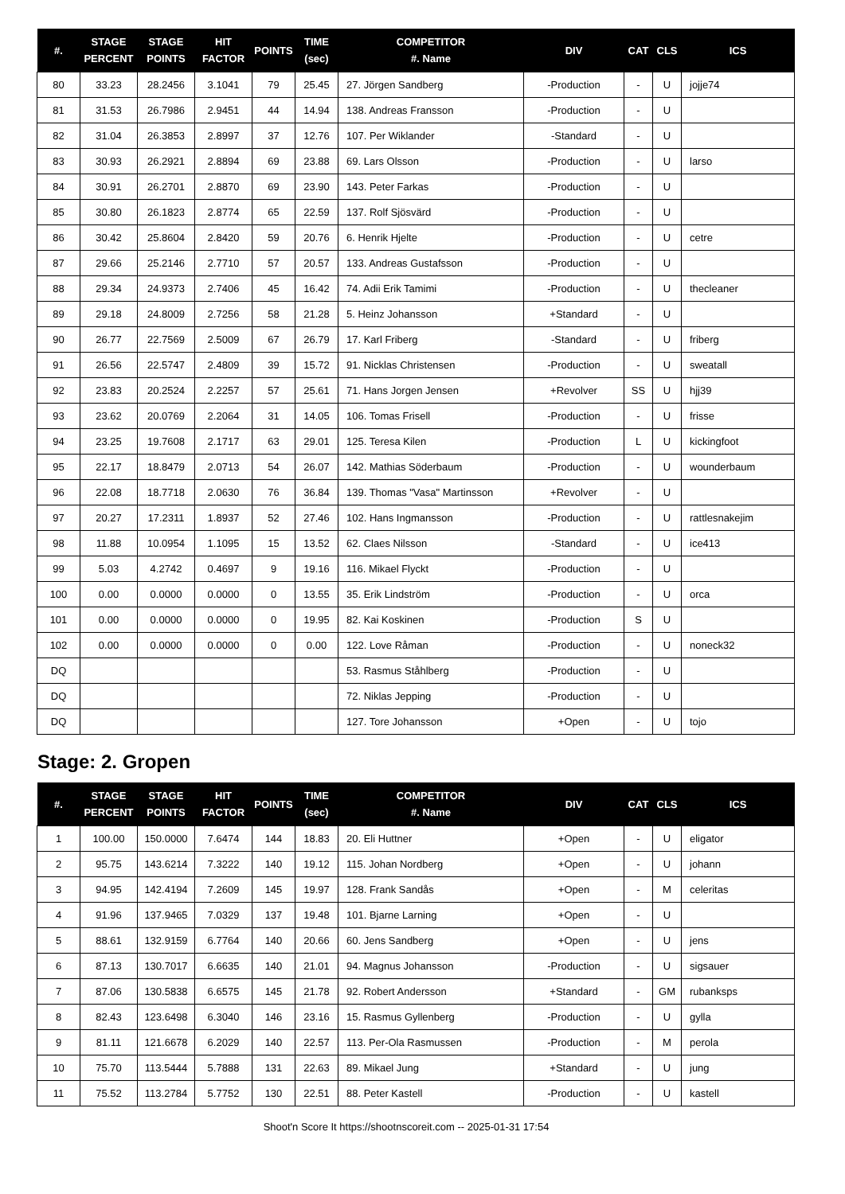| #. | STAGE PERCENT | STAGE POINTS | HIT FACTOR | POINTS | TIME (sec) | COMPETITOR #. Name | DIV | CAT | CLS | ICS |
| --- | --- | --- | --- | --- | --- | --- | --- | --- | --- | --- |
| 80 | 33.23 | 28.2456 | 3.1041 | 79 | 25.45 | 27. Jörgen Sandberg | -Production | - | U | jojje74 |
| 81 | 31.53 | 26.7986 | 2.9451 | 44 | 14.94 | 138. Andreas Fransson | -Production | - | U | |
| 82 | 31.04 | 26.3853 | 2.8997 | 37 | 12.76 | 107. Per Wiklander | -Standard | - | U | |
| 83 | 30.93 | 26.2921 | 2.8894 | 69 | 23.88 | 69. Lars Olsson | -Production | - | U | larso |
| 84 | 30.91 | 26.2701 | 2.8870 | 69 | 23.90 | 143. Peter Farkas | -Production | - | U | |
| 85 | 30.80 | 26.1823 | 2.8774 | 65 | 22.59 | 137. Rolf Sjösvärd | -Production | - | U | |
| 86 | 30.42 | 25.8604 | 2.8420 | 59 | 20.76 | 6. Henrik Hjelte | -Production | - | U | cetre |
| 87 | 29.66 | 25.2146 | 2.7710 | 57 | 20.57 | 133. Andreas Gustafsson | -Production | - | U | |
| 88 | 29.34 | 24.9373 | 2.7406 | 45 | 16.42 | 74. Adii Erik Tamimi | -Production | - | U | thecleaner |
| 89 | 29.18 | 24.8009 | 2.7256 | 58 | 21.28 | 5. Heinz Johansson | +Standard | - | U | |
| 90 | 26.77 | 22.7569 | 2.5009 | 67 | 26.79 | 17. Karl Friberg | -Standard | - | U | friberg |
| 91 | 26.56 | 22.5747 | 2.4809 | 39 | 15.72 | 91. Nicklas Christensen | -Production | - | U | sweatall |
| 92 | 23.83 | 20.2524 | 2.2257 | 57 | 25.61 | 71. Hans Jorgen Jensen | +Revolver | SS | U | hjj39 |
| 93 | 23.62 | 20.0769 | 2.2064 | 31 | 14.05 | 106. Tomas Frisell | -Production | - | U | frisse |
| 94 | 23.25 | 19.7608 | 2.1717 | 63 | 29.01 | 125. Teresa Kilen | -Production | L | U | kickingfoot |
| 95 | 22.17 | 18.8479 | 2.0713 | 54 | 26.07 | 142. Mathias Söderbaum | -Production | - | U | wounderbaum |
| 96 | 22.08 | 18.7718 | 2.0630 | 76 | 36.84 | 139. Thomas "Vasa" Martinsson | +Revolver | - | U | |
| 97 | 20.27 | 17.2311 | 1.8937 | 52 | 27.46 | 102. Hans Ingmansson | -Production | - | U | rattlesnakejim |
| 98 | 11.88 | 10.0954 | 1.1095 | 15 | 13.52 | 62. Claes Nilsson | -Standard | - | U | ice413 |
| 99 | 5.03 | 4.2742 | 0.4697 | 9 | 19.16 | 116. Mikael Flyckt | -Production | - | U | |
| 100 | 0.00 | 0.0000 | 0.0000 | 0 | 13.55 | 35. Erik Lindström | -Production | - | U | orca |
| 101 | 0.00 | 0.0000 | 0.0000 | 0 | 19.95 | 82. Kai Koskinen | -Production | S | U | |
| 102 | 0.00 | 0.0000 | 0.0000 | 0 | 0.00 | 122. Love Råman | -Production | - | U | noneck32 |
| DQ | | | | | | 53. Rasmus Ståhlberg | -Production | - | U | |
| DQ | | | | | | 72. Niklas Jepping | -Production | - | U | |
| DQ | | | | | | 127. Tore Johansson | +Open | - | U | tojo |
Stage: 2. Gropen
| #. | STAGE PERCENT | STAGE POINTS | HIT FACTOR | POINTS | TIME (sec) | COMPETITOR #. Name | DIV | CAT | CLS | ICS |
| --- | --- | --- | --- | --- | --- | --- | --- | --- | --- | --- |
| 1 | 100.00 | 150.0000 | 7.6474 | 144 | 18.83 | 20. Eli Huttner | +Open | - | U | eligator |
| 2 | 95.75 | 143.6214 | 7.3222 | 140 | 19.12 | 115. Johan Nordberg | +Open | - | U | johann |
| 3 | 94.95 | 142.4194 | 7.2609 | 145 | 19.97 | 128. Frank Sandås | +Open | - | M | celeritas |
| 4 | 91.96 | 137.9465 | 7.0329 | 137 | 19.48 | 101. Bjarne Larning | +Open | - | U | |
| 5 | 88.61 | 132.9159 | 6.7764 | 140 | 20.66 | 60. Jens Sandberg | +Open | - | U | jens |
| 6 | 87.13 | 130.7017 | 6.6635 | 140 | 21.01 | 94. Magnus Johansson | -Production | - | U | sigsauer |
| 7 | 87.06 | 130.5838 | 6.6575 | 145 | 21.78 | 92. Robert Andersson | +Standard | - | GM | rubanksps |
| 8 | 82.43 | 123.6498 | 6.3040 | 146 | 23.16 | 15. Rasmus Gyllenberg | -Production | - | U | gylla |
| 9 | 81.11 | 121.6678 | 6.2029 | 140 | 22.57 | 113. Per-Ola Rasmussen | -Production | - | M | perola |
| 10 | 75.70 | 113.5444 | 5.7888 | 131 | 22.63 | 89. Mikael Jung | +Standard | - | U | jung |
| 11 | 75.52 | 113.2784 | 5.7752 | 130 | 22.51 | 88. Peter Kastell | -Production | - | U | kastell |
Shoot'n Score It https://shootnscoreit.com -- 2025-01-31 17:54